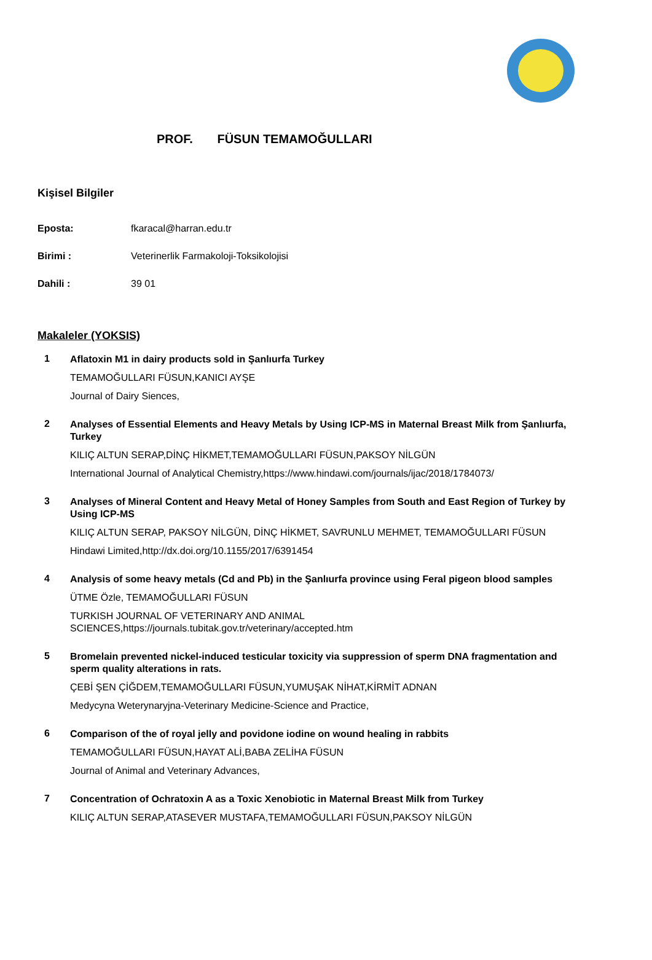PROF. FÜSUN TEMAMOĞULLARI
Kişisel Bilgiler
Eposta: fkaracal@harran.edu.tr
Birimi : Veterinerlik Farmakoloji-Toksikolojisi
Dahili : 39 01
Makaleler (YOKSIS)
1
Aflatoxin M1 in dairy products sold in Şanlıurfa Turkey
TEMAMOĞULLARI FÜSUN,KANICI AYŞE
Journal of Dairy Siences,
2
Analyses of Essential Elements and Heavy Metals by Using ICP-MS in Maternal Breast Milk from Şanlıurfa, Turkey
KILIÇ ALTUN SERAP,DİNÇ HİKMET,TEMAMOĞULLARI FÜSUN,PAKSOY NİLGÜN
International Journal of Analytical Chemistry,https://www.hindawi.com/journals/ijac/2018/1784073/
3
Analyses of Mineral Content and Heavy Metal of Honey Samples from South and East Region of Turkey by Using ICP-MS
KILIÇ ALTUN SERAP, PAKSOY NİLGÜN, DİNÇ HİKMET, SAVRUNLU MEHMET, TEMAMOĞULLARI FÜSUN
Hindawi Limited,http://dx.doi.org/10.1155/2017/6391454
4
Analysis of some heavy metals (Cd and Pb) in the Şanlıurfa province using Feral pigeon blood samples
ÜTME Özle, TEMAMOĞULLARI FÜSUN
TURKISH JOURNAL OF VETERINARY AND ANIMAL SCIENCES,https://journals.tubitak.gov.tr/veterinary/accepted.htm
5
Bromelain prevented nickel-induced testicular toxicity via suppression of sperm DNA fragmentation and sperm quality alterations in rats.
ÇEBİ ŞEN ÇİĞDEM,TEMAMOĞULLARI FÜSUN,YUMUŞAK NİHAT,KİRMİT ADNAN
Medycyna Weterynaryjna-Veterinary Medicine-Science and Practice,
6
Comparison of the of royal jelly and povidone iodine on wound healing in rabbits
TEMAMOĞULLARI FÜSUN,HAYAT ALİ,BABA ZELİHA FÜSUN
Journal of Animal and Veterinary Advances,
7
Concentration of Ochratoxin A as a Toxic Xenobiotic in Maternal Breast Milk from Turkey
KILIÇ ALTUN SERAP,ATASEVER MUSTAFA,TEMAMOĞULLARI FÜSUN,PAKSOY NİLGÜN